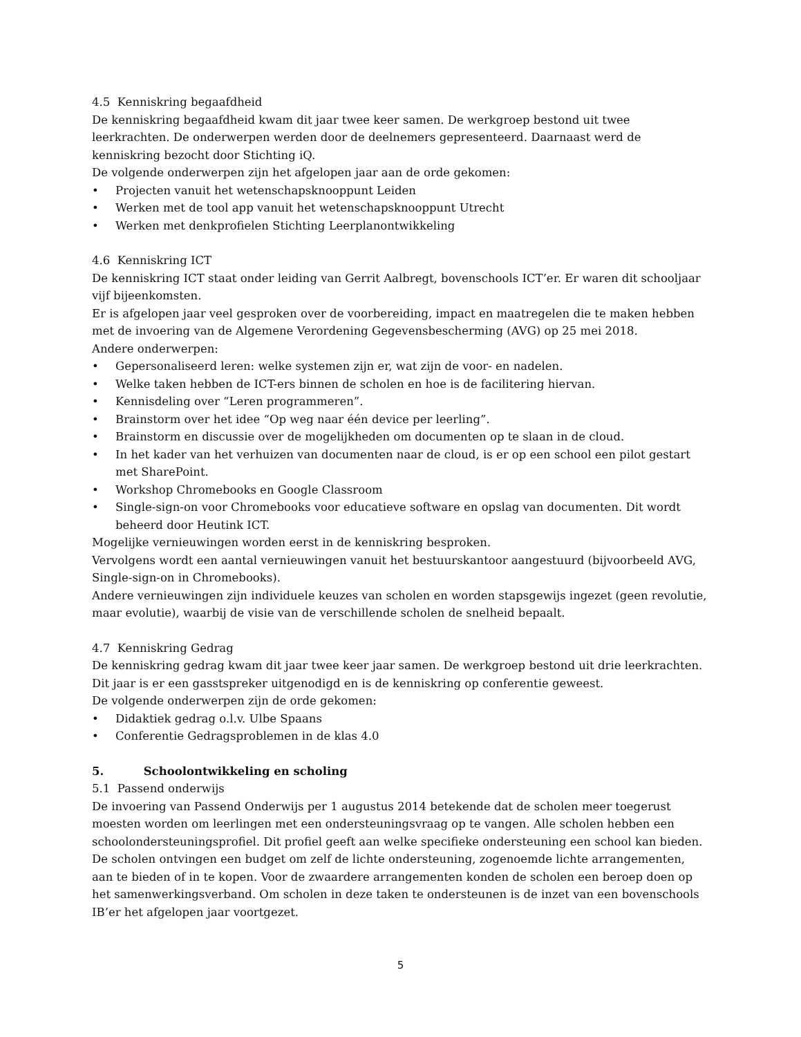4.5 Kenniskring begaafdheid
De kenniskring begaafdheid kwam dit jaar twee keer samen. De werkgroep bestond uit twee leerkrachten. De onderwerpen werden door de deelnemers gepresenteerd. Daarnaast werd de kenniskring bezocht door Stichting iQ.
De volgende onderwerpen zijn het afgelopen jaar aan de orde gekomen:
• Projecten vanuit het wetenschapsknooppunt Leiden
• Werken met de tool app vanuit het wetenschapsknooppunt Utrecht
• Werken met denkprofielen Stichting Leerplanontwikkeling
4.6 Kenniskring ICT
De kenniskring ICT staat onder leiding van Gerrit Aalbregt, bovenschools ICT’er. Er waren dit schooljaar vijf bijeenkomsten.
Er is afgelopen jaar veel gesproken over de voorbereiding, impact en maatregelen die te maken hebben met de invoering van de Algemene Verordening Gegevensbescherming (AVG) op 25 mei 2018.
Andere onderwerpen:
• Gepersonaliseerd leren: welke systemen zijn er, wat zijn de voor- en nadelen.
• Welke taken hebben de ICT-ers binnen de scholen en hoe is de facilitering hiervan.
• Kennisdeling over “Leren programmeren”.
• Brainstorm over het idee “Op weg naar één device per leerling”.
• Brainstorm en discussie over de mogelijkheden om documenten op te slaan in de cloud.
• In het kader van het verhuizen van documenten naar de cloud, is er op een school een pilot gestart met SharePoint.
• Workshop Chromebooks en Google Classroom
• Single-sign-on voor Chromebooks voor educatieve software en opslag van documenten. Dit wordt beheerd door Heutink ICT.
Mogelijke vernieuwingen worden eerst in de kenniskring besproken.
Vervolgens wordt een aantal vernieuwingen vanuit het bestuurskantoor aangestuurd (bijvoorbeeld AVG, Single-sign-on in Chromebooks).
Andere vernieuwingen zijn individuele keuzes van scholen en worden stapsgewijs ingezet (geen revolutie, maar evolutie), waarbij de visie van de verschillende scholen de snelheid bepaalt.
4.7 Kenniskring Gedrag
De kenniskring gedrag kwam dit jaar twee keer jaar samen. De werkgroep bestond uit drie leerkrachten. Dit jaar is er een gasstspreker uitgenodigd en is de kenniskring op conferentie geweest.
De volgende onderwerpen zijn de orde gekomen:
• Didaktiek gedrag o.l.v. Ulbe Spaans
• Conferentie Gedragsproblemen in de klas 4.0
5. Schoolontwikkeling en scholing
5.1 Passend onderwijs
De invoering van Passend Onderwijs per 1 augustus 2014 betekende dat de scholen meer toegerust moesten worden om leerlingen met een ondersteuningsvraag op te vangen. Alle scholen hebben een schoolondersteuningsprofiel. Dit profiel geeft aan welke specifieke ondersteuning een school kan bieden. De scholen ontvingen een budget om zelf de lichte ondersteuning, zogenoemde lichte arrangementen, aan te bieden of in te kopen. Voor de zwaardere arrangementen konden de scholen een beroep doen op het samenwerkingsverband. Om scholen in deze taken te ondersteunen is de inzet van een bovenschools IB’er het afgelopen jaar voortgezet.
5